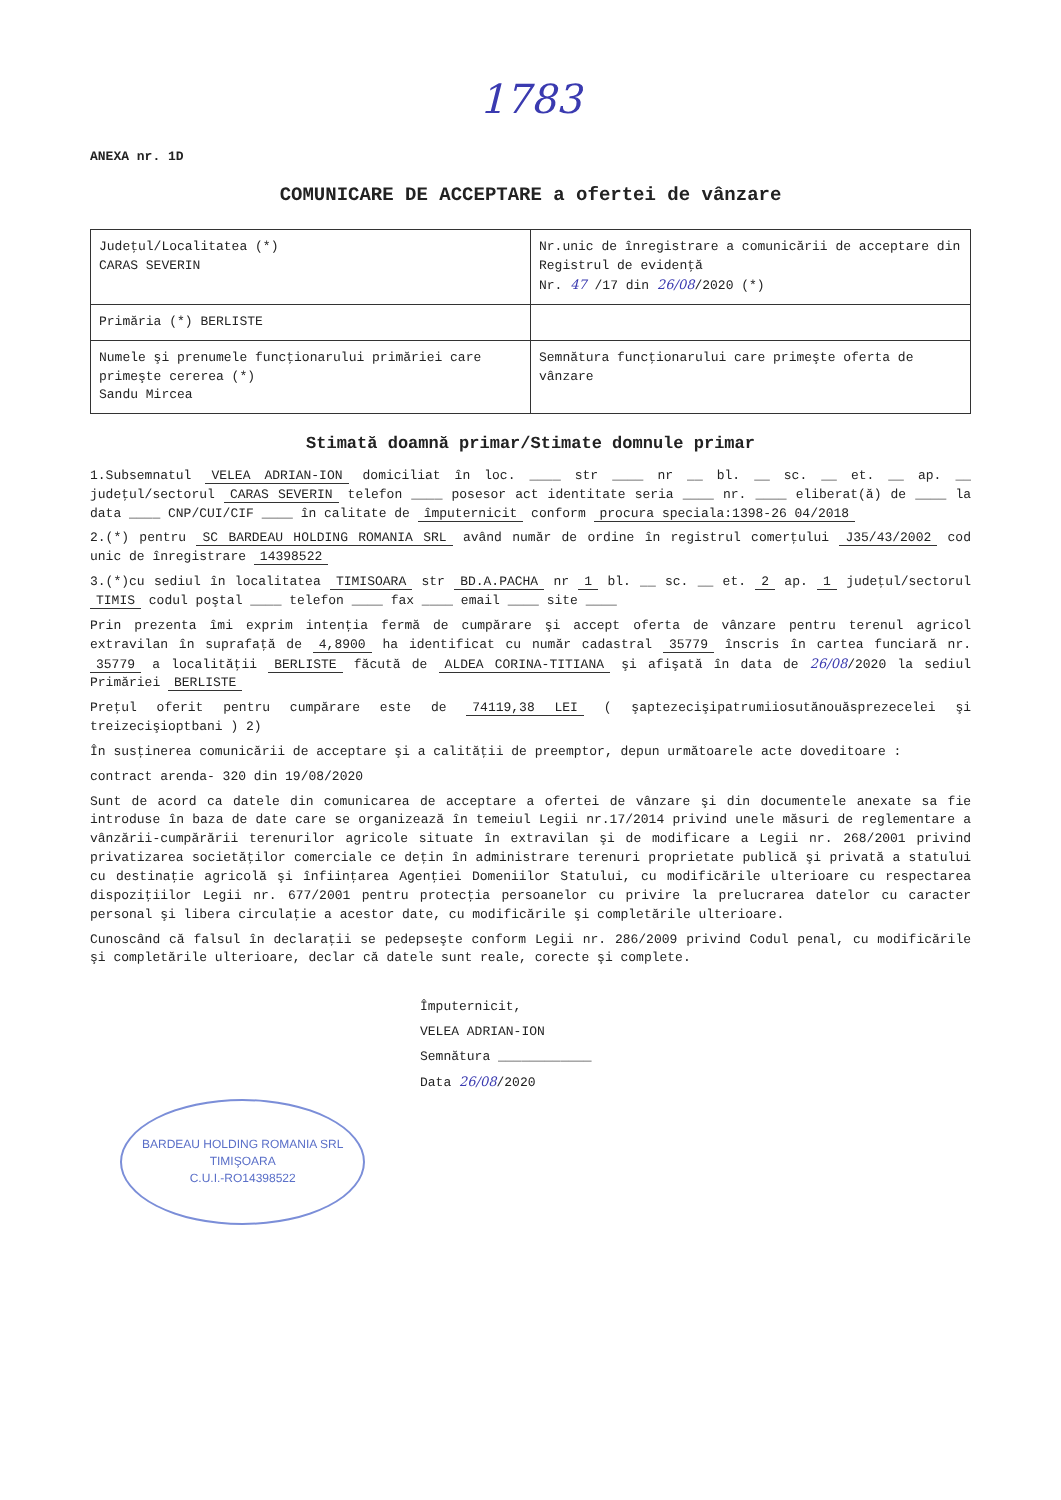1783
ANEXA nr. 1D
COMUNICARE DE ACCEPTARE a ofertei de vânzare
| Judeţul/Localitatea (*) CARAS SEVERIN | Nr.unic de înregistrare a comunicării de acceptare din Registrul de evidenţă Nr. 47 /17 din 26/08 /2020 (*) |
| Primăria (*) BERLISTE | |
| Numele şi prenumele funcţionarului primăriei care primeşte cererea (*) Sandu Mircea | Semnătura funcţionarului care primeşte oferta de vânzare |
Stimată doamnă primar/Stimate domnule primar
1.Subsemnatul VELEA ADRIAN-ION domiciliat în loc. ____ str ____ nr __ bl. __ sc. __ et. __ ap. __ judeţul/sectorul CARAS SEVERIN telefon ____ posesor act identitate seria ____ nr. ____ eliberat(ă) de ____ la data ____ CNP/CUI/CIF ____ în calitate de împuternicit conform procura speciala:1398-26 04/2018
2.(*) pentru SC BARDEAU HOLDING ROMANIA SRL având număr de ordine în registrul comerţului J35/43/2002 cod unic de înregistrare 14398522
3.(*)cu sediul în localitatea TIMISOARA str BD.A.PACHA nr 1 bl. __ sc. __ et. 2 ap. 1 judeţul/sectorul TIMIS codul poştal ____ telefon ____ fax ____ email ____ site ____
Prin prezenta îmi exprim intenţia fermă de cumpărare şi accept oferta de vânzare pentru terenul agricol extravilan în suprafaţă de 4,8900 ha identificat cu număr cadastral 35779 înscris în cartea funciară nr. 35779 a localităţii BERLISTE făcută de ALDEA CORINA-TITIANA şi afişată în data de 26/08/2020 la sediul Primăriei BERLISTE
Preţul oferit pentru cumpărare este de 74119,38 LEI ( şaptezecişipatrumiiosutănouăsprezecelei şi treizecişioptbani ) 2)
În susţinerea comunicării de acceptare şi a calităţii de preemptor, depun următoarele acte doveditoare :
contract arenda- 320 din 19/08/2020
Sunt de acord ca datele din comunicarea de acceptare a ofertei de vânzare şi din documentele anexate sa fie introduse în baza de date care se organizează în temeiul Legii nr.17/2014 privind unele măsuri de reglementare a vânzării-cumpărării terenurilor agricole situate în extravilan şi de modificare a Legii nr. 268/2001 privind privatizarea societăţilor comerciale ce deţin în administrare terenuri proprietate publică şi privată a statului cu destinaţie agricolă şi înfiinţarea Agenţiei Domeniilor Statului, cu modificările ulterioare cu respectarea dispoziţiilor Legii nr. 677/2001 pentru protecţia persoanelor cu privire la prelucrarea datelor cu caracter personal şi libera circulaţie a acestor date, cu modificările şi completările ulterioare.
Cunoscând că falsul în declaraţii se pedepseşte conform Legii nr. 286/2009 privind Codul penal, cu modificările şi completările ulterioare, declar că datele sunt reale, corecte şi complete.
Împuternicit,
VELEA ADRIAN-ION
Semnătura ____________
Data 26/08/2020
BARDEAU HOLDING ROMANIA SRL
TIMIŞOARA
C.U.I.-RO14398522